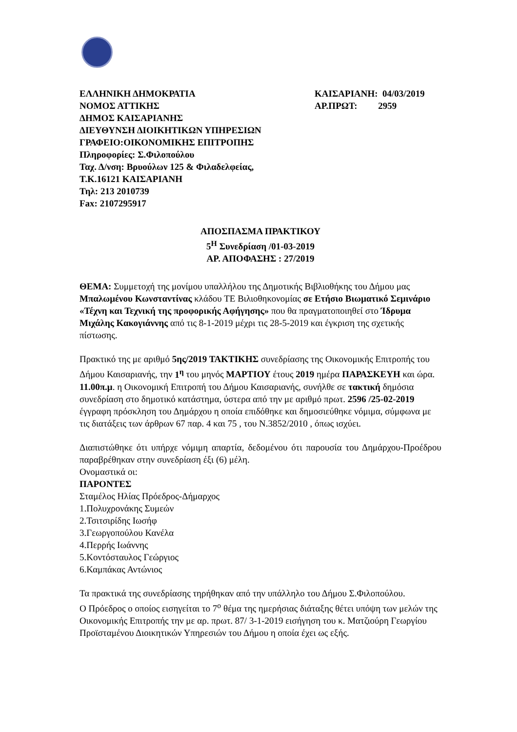ΕΛΛΗΝΙΚΗ ΔΗΜΟΚΡΑΤΙΑ
ΝΟΜΟΣ ΑΤΤΙΚΗΣ
ΔΗΜΟΣ ΚΑΙΣΑΡΙΑΝΗΣ
ΔΙΕΥΘΥΝΣΗ ΔΙΟΙΚΗΤΙΚΩΝ ΥΠΗΡΕΣΙΩΝ
ΓΡΑΦΕΙΟ:ΟΙΚΟΝΟΜΙΚΗΣ ΕΠΙΤΡΟΠΗΣ
Πληροφορίες: Σ.Φιλοπούλου
Ταχ. Δ/νση: Βρυούλων 125 & Φιλαδελφείας,
Τ.Κ.16121 ΚΑΙΣΑΡΙΑΝΗ
Τηλ: 213 2010739
Fax: 2107295917
ΚΑΙΣΑΡΙΑΝΗ: 04/03/2019
ΑΡ.ΠΡΩΤ: 2959
ΑΠΟΣΠΑΣΜΑ ΠΡΑΚΤΙΚΟΥ
5<sup>Η</sup> Συνεδρίαση /01-03-2019
ΑΡ. ΑΠΟΦΑΣΗΣ : 27/2019
ΘΕΜΑ: Συμμετοχή της μονίμου υπαλλήλου της Δημοτικής Βιβλιοθήκης του Δήμου μας Μπαλωμένου Κωνσταντίνας κλάδου ΤΕ Βιλιοθηκονομίας σε Ετήσιο Βιωματικό Σεμινάριο «Τέχνη και Τεχνική της προφορικής Αφήγησης» που θα πραγματοποιηθεί στο Ίδρυμα Μιχάλης Κακογιάννης από τις 8-1-2019 μέχρι τις 28-5-2019 και έγκριση της σχετικής πίστωσης.
Πρακτικό της με αριθμό 5ης/2019 ΤΑΚΤΙΚΗΣ συνεδρίασης της Οικονομικής Επιτροπής του Δήμου Καισαριανής, την 1<sup>η</sup> του μηνός ΜΑΡΤΙΟΥ έτους 2019 ημέρα ΠΑΡΑΣΚΕΥΗ και ώρα. 11.00π.μ. η Οικονομική Επιτροπή του Δήμου Καισαριανής, συνήλθε σε τακτική δημόσια συνεδρίαση στο δημοτικό κατάστημα, ύστερα από την με αριθμό πρωτ. 2596 /25-02-2019 έγγραφη πρόσκληση του Δημάρχου η οποία επιδόθηκε και δημοσιεύθηκε νόμιμα, σύμφωνα με τις διατάξεις των άρθρων 67 παρ. 4 και 75 , του Ν.3852/2010 , όπως ισχύει.
Διαπιστώθηκε ότι υπήρχε νόμιμη απαρτία, δεδομένου ότι παρουσία του Δημάρχου-Προέδρου παραβρέθηκαν στην συνεδρίαση έξι (6) μέλη.
Ονομαστικά οι:
ΠΑΡΟΝΤΕΣ
Σταμέλος Ηλίας Πρόεδρος-Δήμαρχος
1.Πολυχρονάκης Συμεών
2.Τσιτσιρίδης Ιωσήφ
3.Γεωργοπούλου Κανέλα
4.Περρής Ιωάννης
5.Κοντόσταυλος Γεώργιος
6.Καμπάκας Αντώνιος
Τα πρακτικά της συνεδρίασης τηρήθηκαν από την υπάλληλο του Δήμου Σ.Φιλοπούλου.
Ο Πρόεδρος ο οποίος εισηγείται το 7<sup>ο</sup> θέμα της ημερήσιας διάταξης θέτει υπόψη των μελών της Οικονομικής Επιτροπής την με αρ. πρωτ. 87/ 3-1-2019 εισήγηση του κ. Ματζιούρη Γεωργίου Προϊσταμένου Διοικητικών Υπηρεσιών του Δήμου η οποία έχει ως εξής.